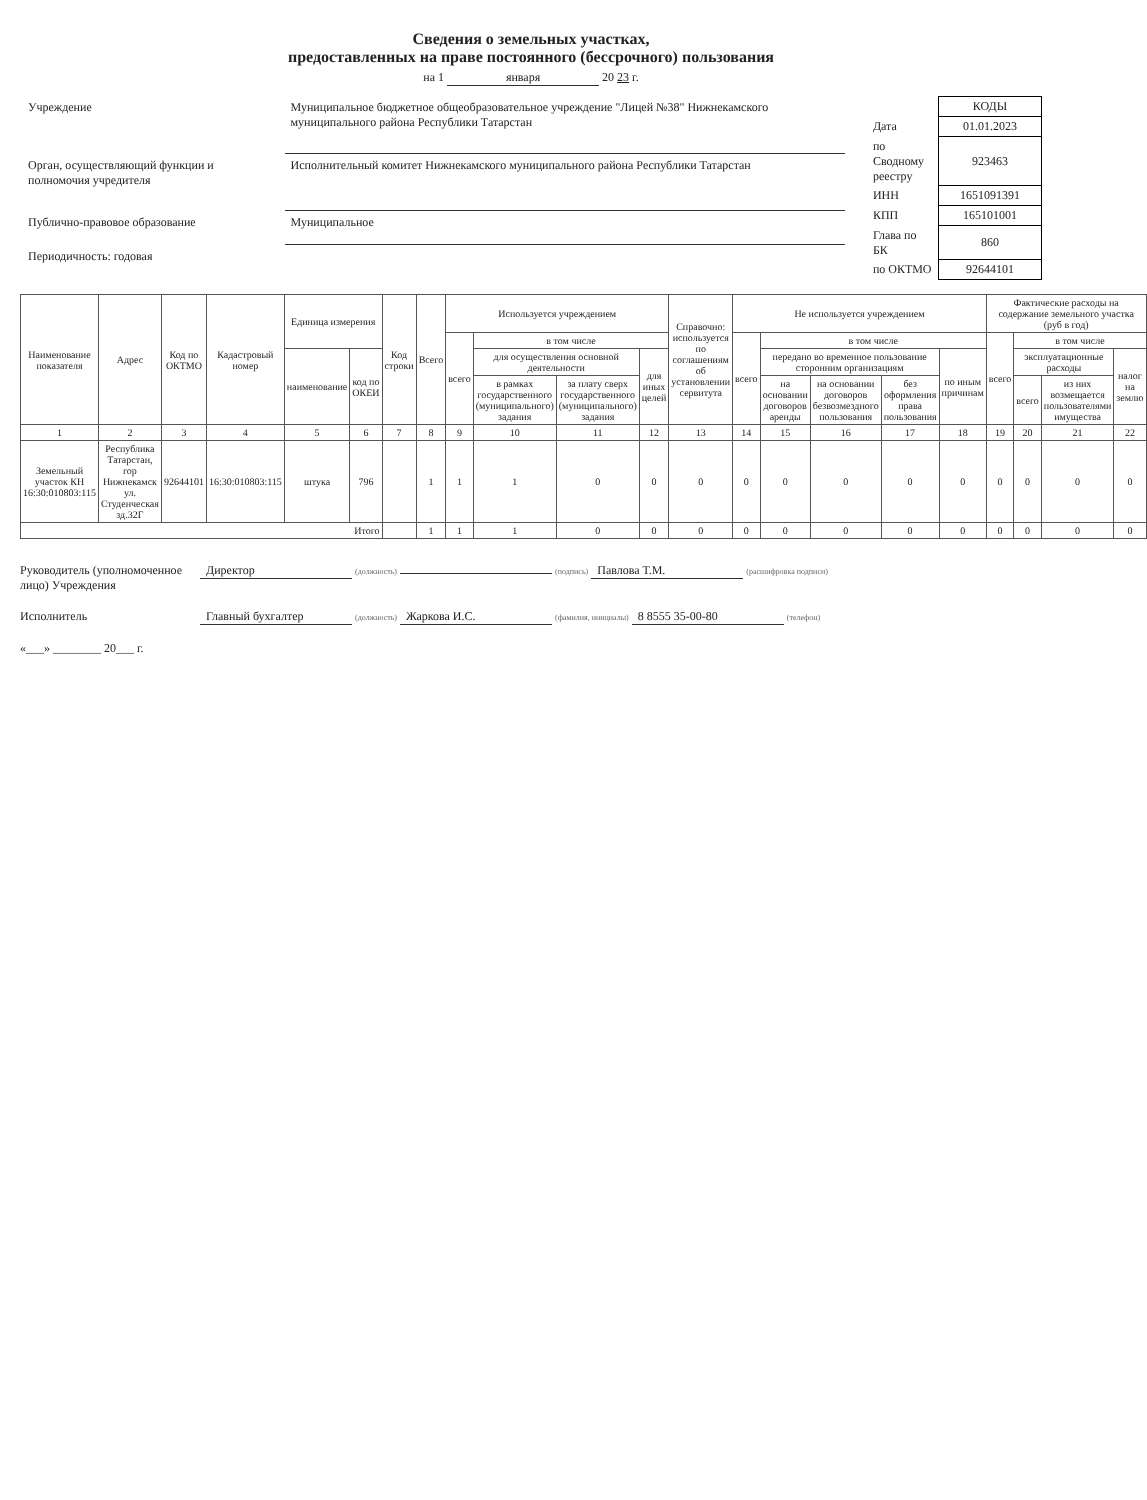Сведения о земельных участках,
предоставленных на праве постоянного (бессрочного) пользования
на 1 января 20 23 г.
| Учреждение | Муниципальное бюджетное общеобразовательное учреждение "Лицей №38" Нижнекамского муниципального района Республики Татарстан |
| Орган, осуществляющий функции и полномочия учредителя | Исполнительный комитет Нижнекамского муниципального района Республики Татарстан |
| Публично-правовое образование | Муниципальное |
| Периодичность: годовая | |
| | КОДЫ |
| Дата | 01.01.2023 |
| по Сводному реестру | 923463 |
| ИНН | 1651091391 |
| КПП | 165101001 |
| Глава по БК | 860 |
| по ОКТМО | 92644101 |
| Наименование показателя | Адрес | Код по ОКТМО | Кадастровый номер | Единица измерения | | Код строки | Всего | Используется учреждением | | | | Справочно: используется по соглашениям об установлении сервитута | Не используется учреждением | | | | | Фактические расходы на содержание земельного участка (руб в год) | | | |
| --- | --- | --- | --- | --- | --- | --- | --- | --- | --- | --- | --- | --- | --- | --- | --- | --- | --- | --- | --- | --- | --- |
| | | | | | | | | всего | в том числе | | | | всего | в том числе | | | | всего | в том числе | | |
| | | | | наименование | код по ОКЕИ | | | | для осуществления основной деятельности | | для иных целей | | | передано во временное пользование сторонним организациям | | | по иным причинам | | эксплуатационные расходы | | налог на землю |
| | | | | | | | | | в рамках государственного (муниципального) задания | за плату сверх государственного (муниципального) задания | | | | на основании договоров аренды | на основании договоров безвозмездного пользования | без оформления права пользования | | | всего | из них возмещается пользователями имущества | |
| 1 | 2 | 3 | 4 | 5 | 6 | 7 | 8 | 9 | 10 | 11 | 12 | 13 | 14 | 15 | 16 | 17 | 18 | 19 | 20 | 21 | 22 |
| Земельный участок КН 16:30:010803:115 | Республика Татарстан, гор Нижнекамск ул. Студенческая зд.32Г | 92644101 | 16:30:010803:115 | штука | 796 | | 1 | 1 | 1 | 0 | 0 | 0 | 0 | 0 | 0 | 0 | 0 | 0 | 0 | 0 | 0 |
| Итого | | | | | | | 1 | 1 | 1 | 0 | 0 | 0 | 0 | 0 | 0 | 0 | 0 | 0 | 0 | 0 | 0 |
Руководитель (уполномоченное лицо) Учреждения
Директор (должность) (подпись) Павлова Т.М. (расшифровка подписи)
Исполнитель
Главный бухгалтер (должность) Жаркова И.С. (фамилия, инициалы) 8 8555 35-00-80 (телефон)
«___» ________ 20___ г.